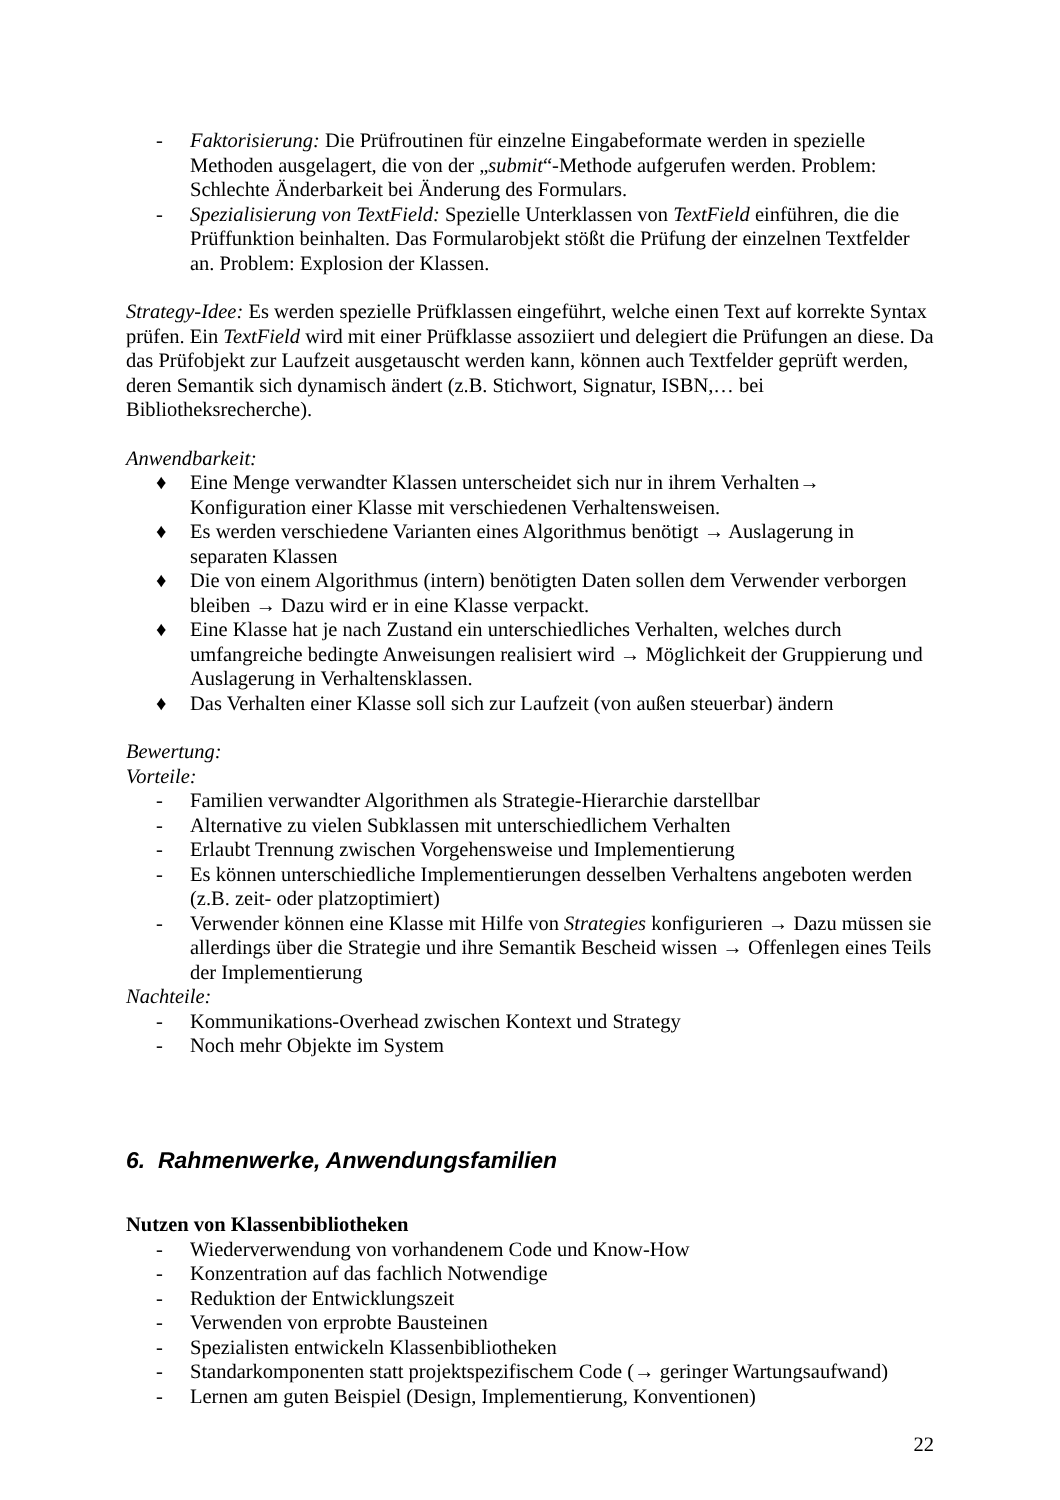- Faktorisierung: Die Prüfroutinen für einzelne Eingabeformate werden in spezielle Methoden ausgelagert, die von der „submit“-Methode aufgerufen werden. Problem: Schlechte Änderbarkeit bei Änderung des Formulars.
- Spezialisierung von TextField: Spezielle Unterklassen von TextField einführen, die die Prüffunktion beinhalten. Das Formularobjekt stößt die Prüfung der einzelnen Textfelder an. Problem: Explosion der Klassen.
Strategy-Idee: Es werden spezielle Prüfklassen eingeführt, welche einen Text auf korrekte Syntax prüfen. Ein TextField wird mit einer Prüfklasse assoziiert und delegiert die Prüfungen an diese. Da das Prüfobjekt zur Laufzeit ausgetauscht werden kann, können auch Textfelder geprüft werden, deren Semantik sich dynamisch ändert (z.B. Stichwort, Signatur, ISBN,… bei Bibliotheksrecherche).
Anwendbarkeit:
♦ Eine Menge verwandter Klassen unterscheidet sich nur in ihrem Verhalten→ Konfiguration einer Klasse mit verschiedenen Verhaltensweisen.
♦ Es werden verschiedene Varianten eines Algorithmus benötigt → Auslagerung in separaten Klassen
♦ Die von einem Algorithmus (intern) benötigten Daten sollen dem Verwender verborgen bleiben → Dazu wird er in eine Klasse verpackt.
♦ Eine Klasse hat je nach Zustand ein unterschiedliches Verhalten, welches durch umfangreiche bedingte Anweisungen realisiert wird → Möglichkeit der Gruppierung und Auslagerung in Verhaltensklassen.
♦ Das Verhalten einer Klasse soll sich zur Laufzeit (von außen steuerbar) ändern
Bewertung:
Vorteile:
- Familien verwandter Algorithmen als Strategie-Hierarchie darstellbar
- Alternative zu vielen Subklassen mit unterschiedlichem Verhalten
- Erlaubt Trennung zwischen Vorgehensweise und Implementierung
- Es können unterschiedliche Implementierungen desselben Verhaltens angeboten werden (z.B. zeit- oder platzoptimiert)
- Verwender können eine Klasse mit Hilfe von Strategies konfigurieren → Dazu müssen sie allerdings über die Strategie und ihre Semantik Bescheid wissen → Offenlegen eines Teils der Implementierung
Nachteile:
- Kommunikations-Overhead zwischen Kontext und Strategy
- Noch mehr Objekte im System
6. Rahmenwerke, Anwendungsfamilien
Nutzen von Klassenbibliotheken
- Wiederverwendung von vorhandenem Code und Know-How
- Konzentration auf das fachlich Notwendige
- Reduktion der Entwicklungszeit
- Verwenden von erprobte Bausteinen
- Spezialisten entwickeln Klassenbibliotheken
- Standarkomponenten statt projektspezifischem Code (→ geringer Wartungsaufwand)
- Lernen am guten Beispiel (Design, Implementierung, Konventionen)
22